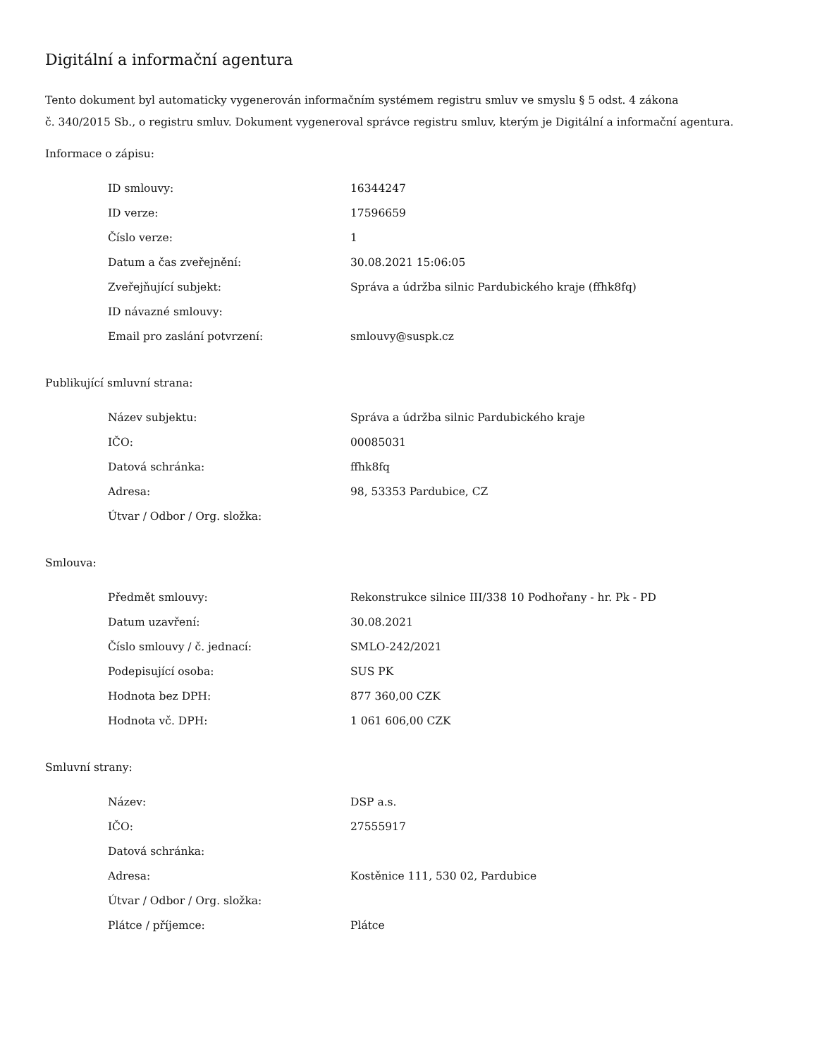Digitální a informační agentura
Tento dokument byl automaticky vygenerován informačním systémem registru smluv ve smyslu § 5 odst. 4 zákona
č. 340/2015 Sb., o registru smluv. Dokument vygeneroval správce registru smluv, kterým je Digitální a informační agentura.
Informace o zápisu:
| ID smlouvy: | 16344247 |
| ID verze: | 17596659 |
| Číslo verze: | 1 |
| Datum a čas zveřejnění: | 30.08.2021 15:06:05 |
| Zveřejňující subjekt: | Správa a údržba silnic Pardubického kraje (ffhk8fq) |
| ID návazné smlouvy: | |
| Email pro zaslání potvrzení: | smlouvy@suspk.cz |
Publikující smluvní strana:
| Název subjektu: | Správa a údržba silnic Pardubického kraje |
| IČO: | 00085031 |
| Datová schránka: | ffhk8fq |
| Adresa: | 98, 53353 Pardubice, CZ |
| Útvar / Odbor / Org. složka: | |
Smlouva:
| Předmět smlouvy: | Rekonstrukce silnice III/338 10 Podhořany - hr. Pk - PD |
| Datum uzavření: | 30.08.2021 |
| Číslo smlouvy / č. jednací: | SMLO-242/2021 |
| Podepisující osoba: | SUS PK |
| Hodnota bez DPH: | 877 360,00 CZK |
| Hodnota vč. DPH: | 1 061 606,00 CZK |
Smluvní strany:
| Název: | DSP a.s. |
| IČO: | 27555917 |
| Datová schránka: | |
| Adresa: | Kostěnice 111, 530 02, Pardubice |
| Útvar / Odbor / Org. složka: | |
| Plátce / příjemce: | Plátce |